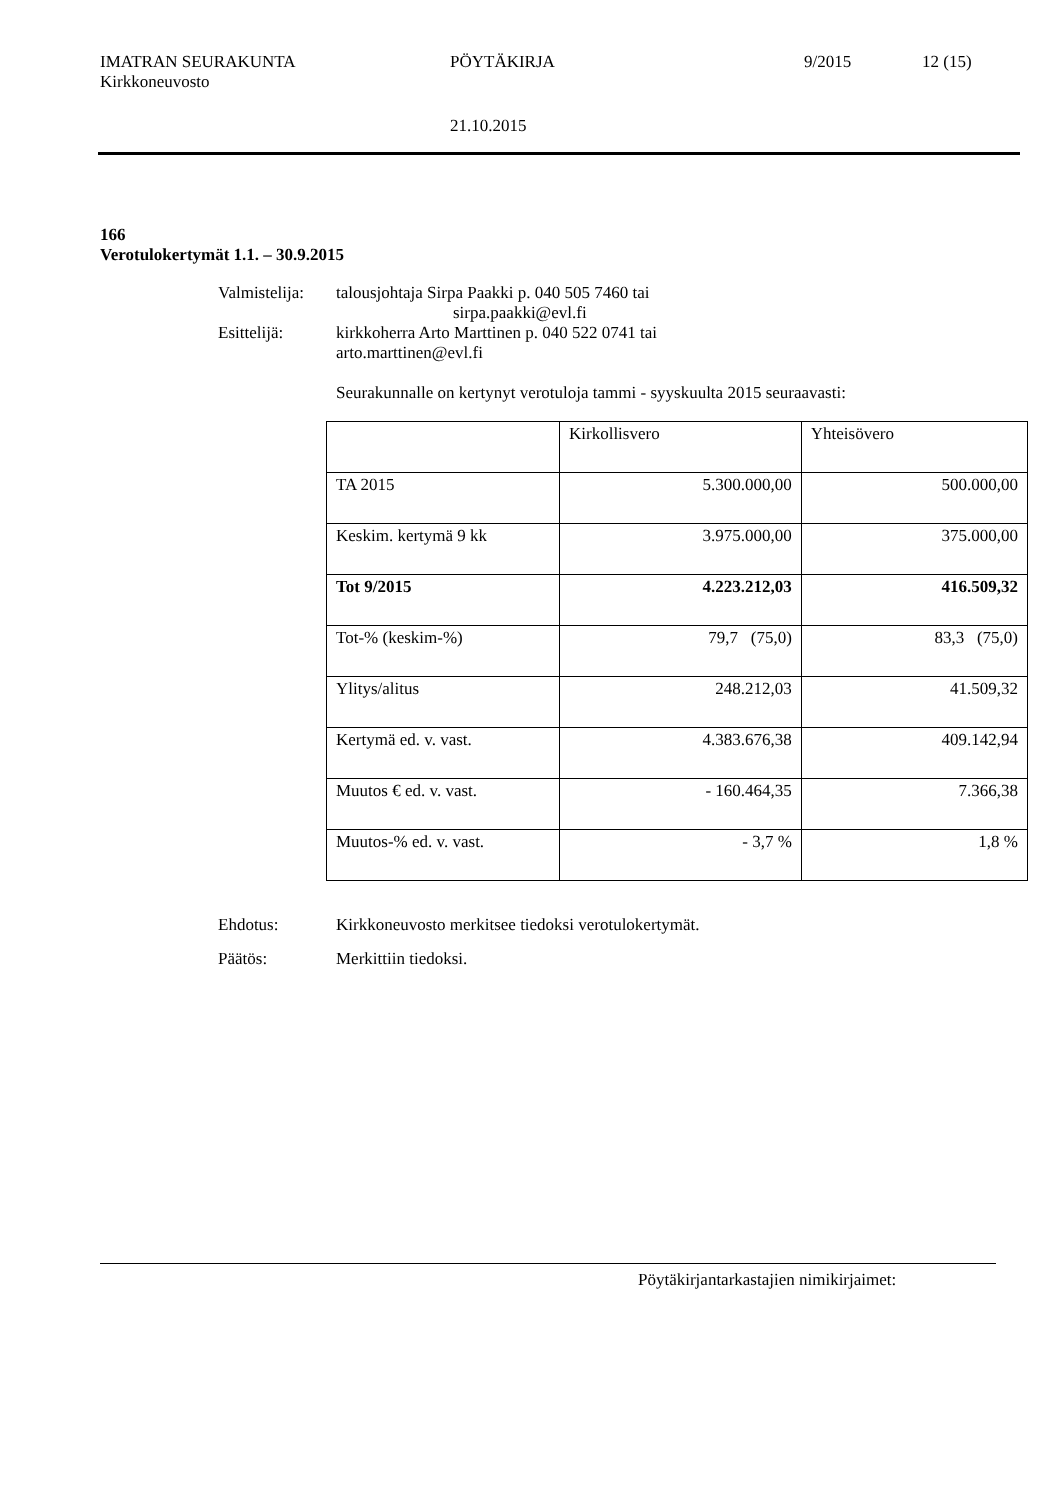IMATRAN SEURAKUNTA PÖYTÄKIRJA 9/2015 12 (15)
Kirkkoneuvosto
21.10.2015
166
Verotulokertymät 1.1. – 30.9.2015
Valmistelija: talousjohtaja Sirpa Paakki p. 040 505 7460 tai
sirpa.paakki@evl.fi
Esittelijä: kirkkoherra Arto Marttinen p. 040 522 0741 tai
arto.marttinen@evl.fi
Seurakunnalle on kertynyt verotuloja tammi - syyskuulta 2015 seuraavasti:
| | Kirkollisvero | Yhteisövero |
| TA 2015 | 5.300.000,00 | 500.000,00 |
| Keskim. kertymä 9 kk | 3.975.000,00 | 375.000,00 |
| Tot 9/2015 | 4.223.212,03 | 416.509,32 |
| Tot-% (keskim-%) | 79,7 (75,0) | 83,3 (75,0) |
| Ylitys/alitus | 248.212,03 | 41.509,32 |
| Kertymä ed. v. vast. | 4.383.676,38 | 409.142,94 |
| Muutos € ed. v. vast. | - 160.464,35 | 7.366,38 |
| Muutos-% ed. v. vast. | - 3,7 % | 1,8 % |
Ehdotus: Kirkkoneuvosto merkitsee tiedoksi verotulokertymät.
Päätös: Merkittiin tiedoksi.
Pöytäkirjantarkastajien nimikirjaimet: